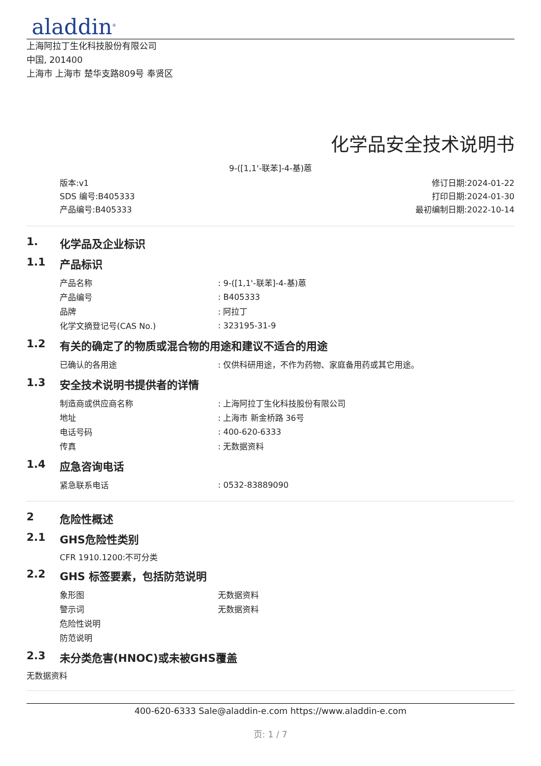aladdin<sup>®</sup>
上海阿拉丁生化科技股份有限公司
中国, 201400
上海市 上海市 楚华支路809号 奉贤区
化学品安全技术说明书
9-([1,1'-联苯]-4-基)蒽
版本:v1
SDS 编号:B405333
产品编号:B405333
修订日期:2024-01-22
打印日期:2024-01-30
最初编制日期:2022-10-14
1. 化学品及企业标识
1.1 产品标识
| 产品名称 | : 9-([1,1'-联苯]-4-基)蒽 |
| 产品编号 | : B405333 |
| 品牌 | : 阿拉丁 |
| 化学文摘登记号(CAS No.) | : 323195-31-9 |
1.2 有关的确定了的物质或混合物的用途和建议不适合的用途
| 已确认的各用途 | : 仅供科研用途，不作为药物、家庭备用药或其它用途。 |
1.3 安全技术说明书提供者的详情
| 制造商或供应商名称 | : 上海阿拉丁生化科技股份有限公司 |
| 地址 | : 上海市 新金桥路 36号 |
| 电话号码 | : 400-620-6333 |
| 传真 | : 无数据资料 |
1.4 应急咨询电话
| 紧急联系电话 | : 0532-83889090 |
2 危险性概述
2.1 GHS危险性类别
CFR 1910.1200:不可分类
2.2 GHS 标签要素，包括防范说明
| 象形图 | 无数据资料 |
| 警示词 | 无数据资料 |
| 危险性说明 | |
| 防范说明 | |
2.3 未分类危害(HNOC)或未被GHS覆盖
无数据资料
400-620-6333 Sale@aladdin-e.com https://www.aladdin-e.com
页: 1 / 7